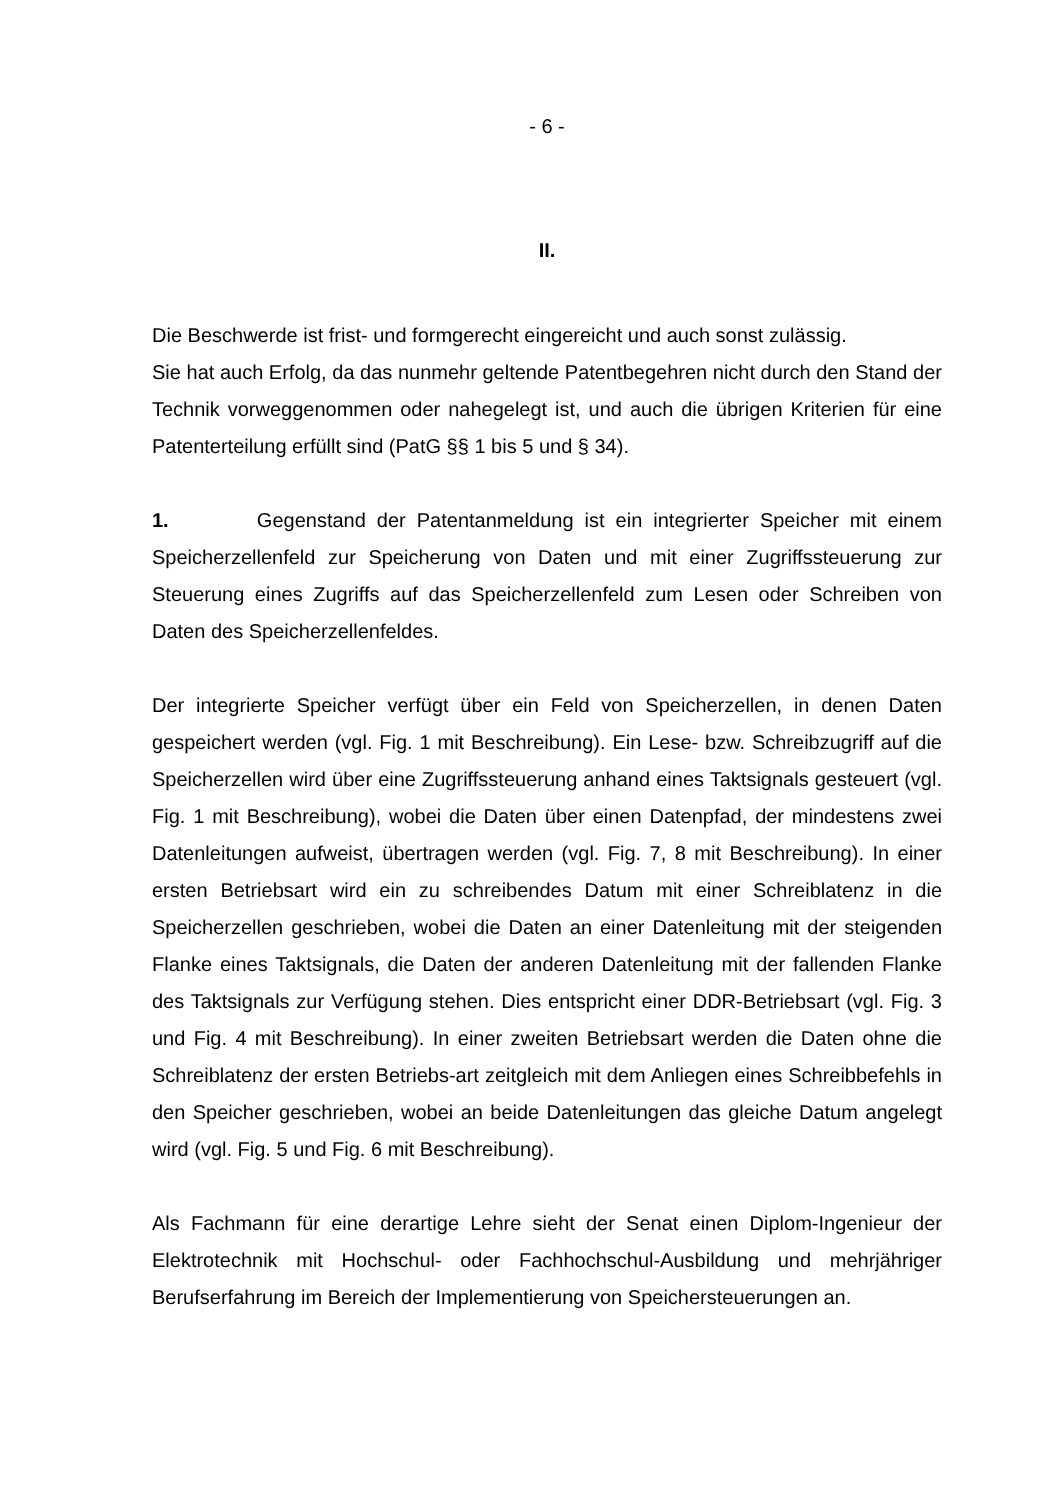- 6 -
II.
Die Beschwerde ist frist- und formgerecht eingereicht und auch sonst zulässig.
Sie hat auch Erfolg, da das nunmehr geltende Patentbegehren nicht durch den Stand der Technik vorweggenommen oder nahegelegt ist, und auch die übrigen Kriterien für eine Patenterteilung erfüllt sind (PatG §§ 1 bis 5 und § 34).
1. Gegenstand der Patentanmeldung ist ein integrierter Speicher mit einem Speicherzellenfeld zur Speicherung von Daten und mit einer Zugriffssteuerung zur Steuerung eines Zugriffs auf das Speicherzellenfeld zum Lesen oder Schreiben von Daten des Speicherzellenfeldes.
Der integrierte Speicher verfügt über ein Feld von Speicherzellen, in denen Daten gespeichert werden (vgl. Fig. 1 mit Beschreibung). Ein Lese- bzw. Schreibzugriff auf die Speicherzellen wird über eine Zugriffssteuerung anhand eines Taktsignals gesteuert (vgl. Fig. 1 mit Beschreibung), wobei die Daten über einen Datenpfad, der mindestens zwei Datenleitungen aufweist, übertragen werden (vgl. Fig. 7, 8 mit Beschreibung). In einer ersten Betriebsart wird ein zu schreibendes Datum mit einer Schreiblatenz in die Speicherzellen geschrieben, wobei die Daten an einer Datenleitung mit der steigenden Flanke eines Taktsignals, die Daten der anderen Datenleitung mit der fallenden Flanke des Taktsignals zur Verfügung stehen. Dies entspricht einer DDR-Betriebsart (vgl. Fig. 3 und Fig. 4 mit Beschreibung). In einer zweiten Betriebsart werden die Daten ohne die Schreiblatenz der ersten Betriebs-art zeitgleich mit dem Anliegen eines Schreibbefehls in den Speicher geschrieben, wobei an beide Datenleitungen das gleiche Datum angelegt wird (vgl. Fig. 5 und Fig. 6 mit Beschreibung).
Als Fachmann für eine derartige Lehre sieht der Senat einen Diplom-Ingenieur der Elektrotechnik mit Hochschul- oder Fachhochschul-Ausbildung und mehrjähriger Berufserfahrung im Bereich der Implementierung von Speichersteuerungen an.